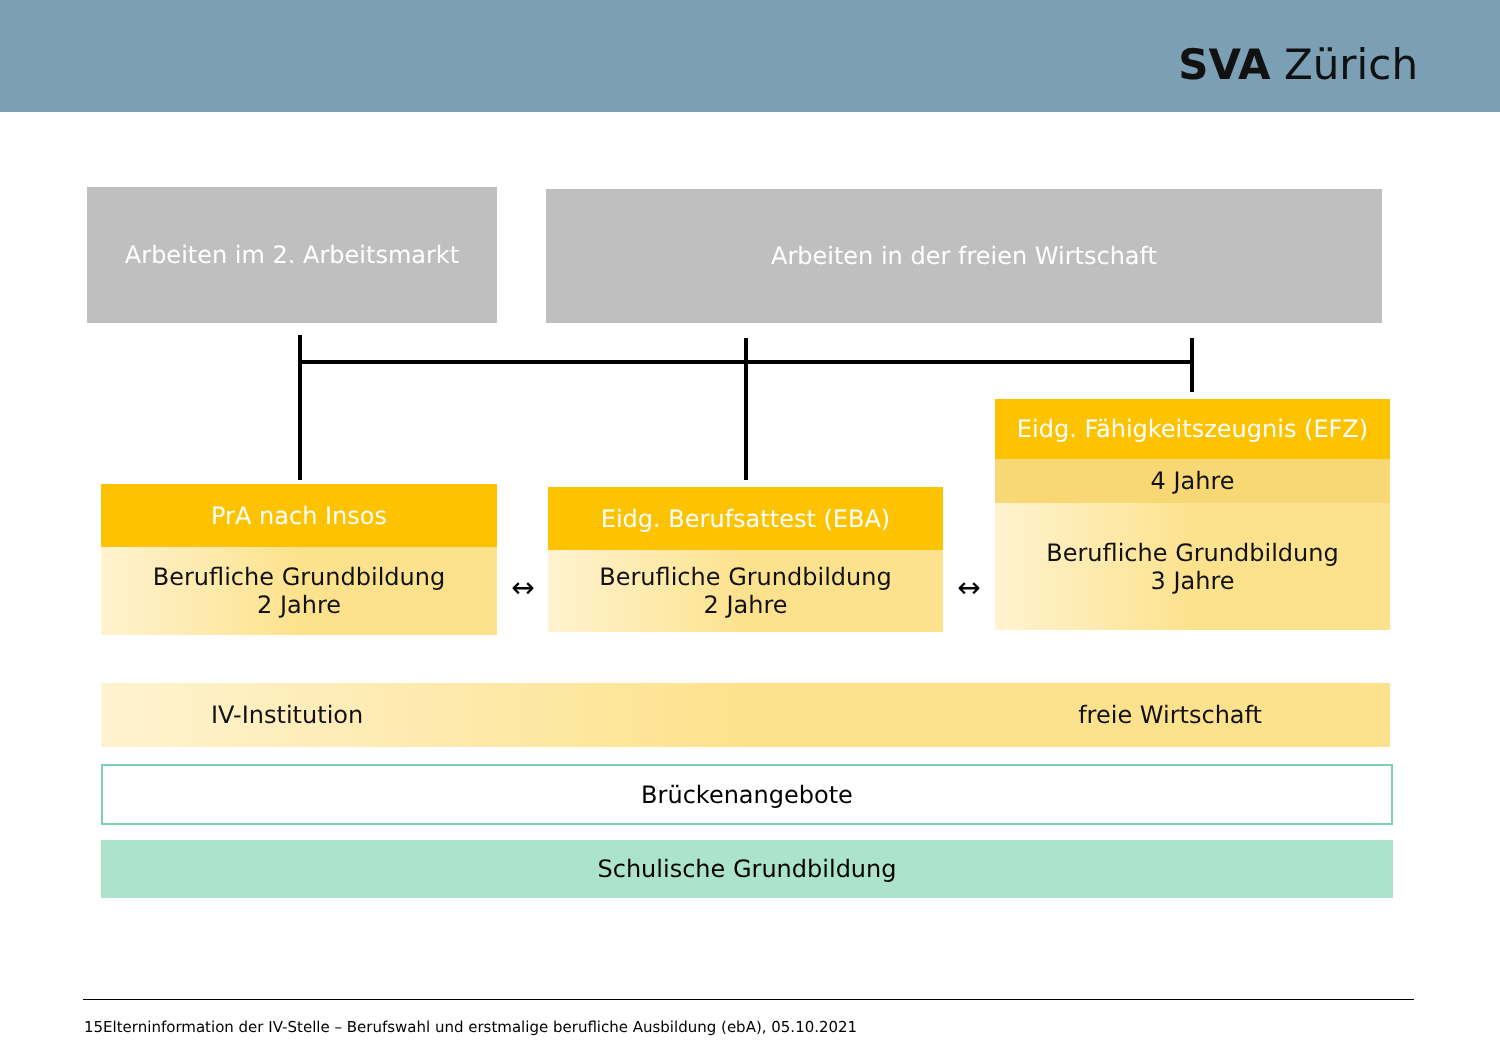SVA Zürich
Arbeiten im 2. Arbeitsmarkt Arbeiten in der freien Wirtschaft
Eidg. Fähigkeitszeugnis (EFZ)
4 Jahre
Berufliche Grundbildung
3 Jahre
PrA nach Insos
Berufliche Grundbildung
2 Jahre
↔
Eidg. Berufsattest (EBA)
Berufliche Grundbildung
2 Jahre
↔
IV-Institution freie Wirtschaft
Brückenangebote
Schulische Grundbildung
15Elterninformation der IV-Stelle – Berufswahl und erstmalige berufliche Ausbildung (ebA), 05.10.2021